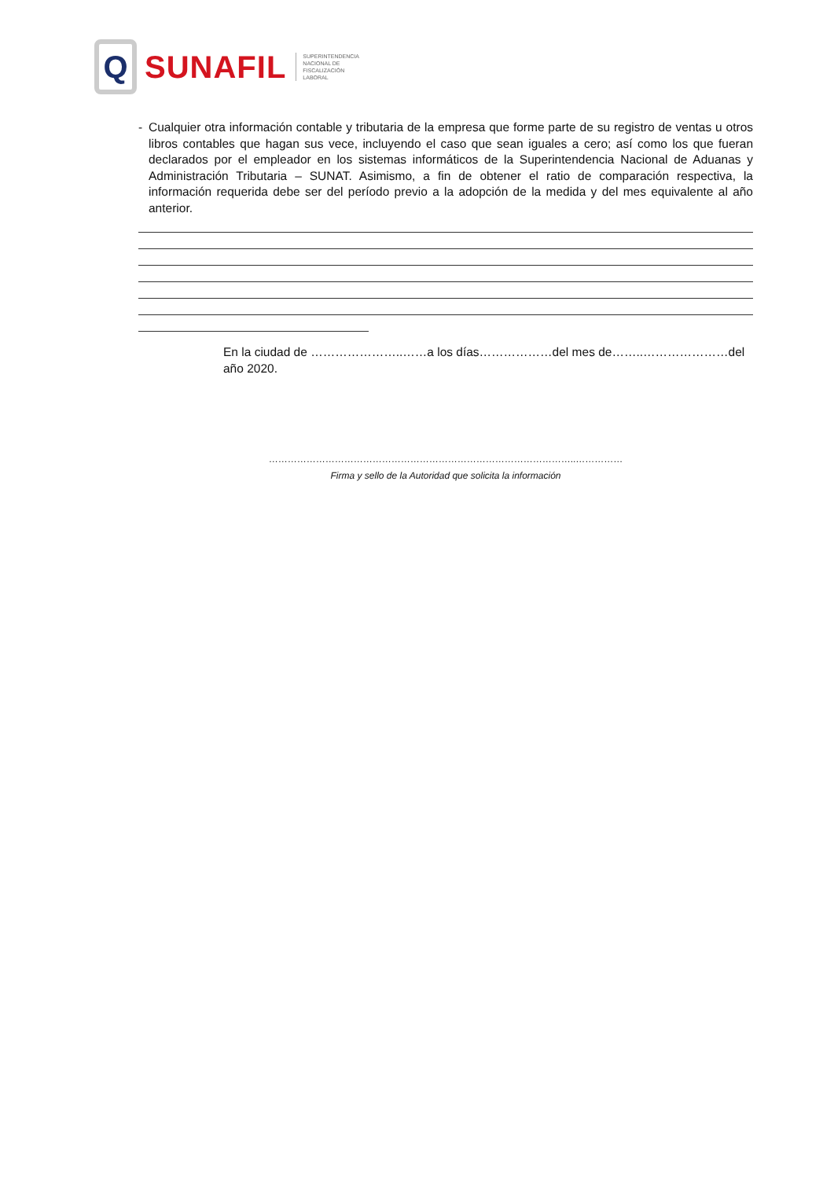Q
SUNAFIL
SUPERINTENDENCIA
NACIONAL DE
FISCALIZACIÓN
LABORAL
- Cualquier otra información contable y tributaria de la empresa que forme parte de su registro de ventas u otros libros contables que hagan sus vece, incluyendo el caso que sean iguales a cero; así como los que fueran declarados por el empleador en los sistemas informáticos de la Superintendencia Nacional de Aduanas y Administración Tributaria – SUNAT. Asimismo, a fin de obtener el ratio de comparación respectiva, la información requerida debe ser del período previo a la adopción de la medida y del mes equivalente al año anterior.
En la ciudad de …………………..……a los días………………del mes de……..…………………del año 2020.
……………………………………………………………………………………..……………
Firma y sello de la Autoridad que solicita la información